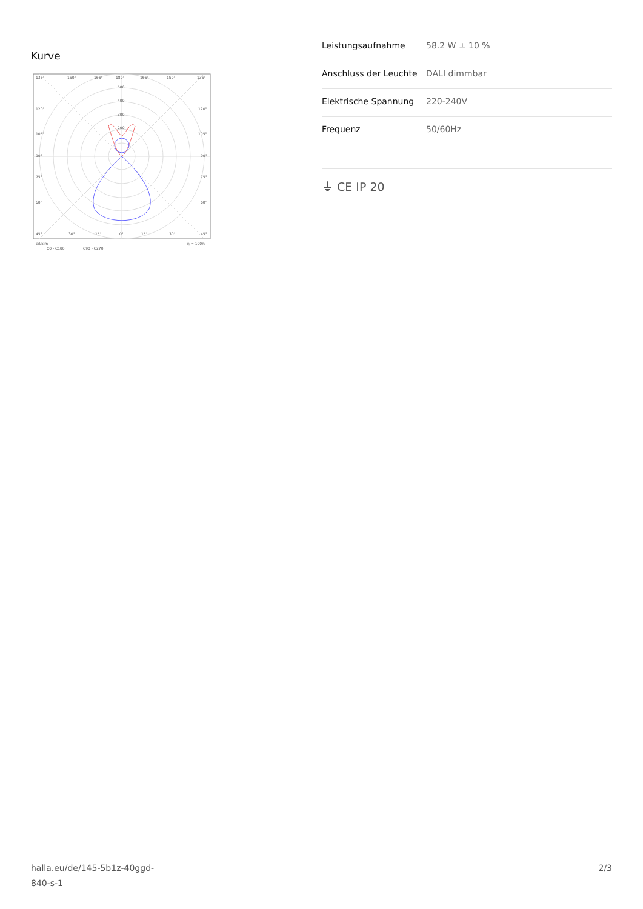Kurve
135°
150°
165°
180°
165°
150°
135°
500
400
300
200
120°
120°
105°
105°
90°
90°
75°
75°
60°
60°
45°
30°
15°
0°
15°
30°
45°
cd/klm
η = 100%
C0 - C180
C90 - C270
| Leistungsaufnahme | 58.2 W ± 10 % |
| Anschluss der Leuchte | DALI dimmbar |
| Elektrische Spannung | 220-240V |
| Frequenz | 50/60Hz |
⏚ CE IP 20
halla.eu/de/145-5b1z-40ggd-
840-s-1
2/3